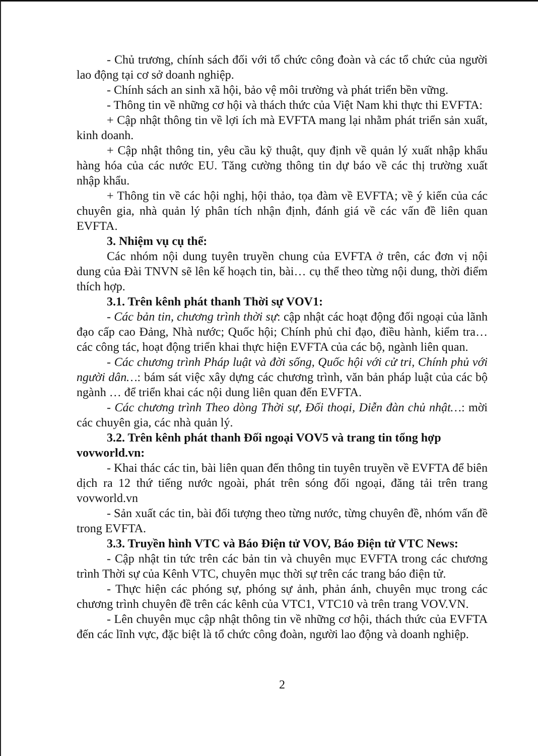- Chủ trương, chính sách đối với tổ chức công đoàn và các tổ chức của người lao động tại cơ sở doanh nghiệp.
- Chính sách an sinh xã hội, bảo vệ môi trường và phát triển bền vững.
- Thông tin về những cơ hội và thách thức của Việt Nam khi thực thi EVFTA:
+ Cập nhật thông tin về lợi ích mà EVFTA mang lại nhằm phát triển sản xuất, kinh doanh.
+ Cập nhật thông tin, yêu cầu kỹ thuật, quy định về quản lý xuất nhập khẩu hàng hóa của các nước EU. Tăng cường thông tin dự báo về các thị trường xuất nhập khẩu.
+ Thông tin về các hội nghị, hội thảo, tọa đàm về EVFTA; về ý kiến của các chuyên gia, nhà quản lý phân tích nhận định, đánh giá về các vấn đề liên quan EVFTA.
3. Nhiệm vụ cụ thể:
Các nhóm nội dung tuyên truyền chung của EVFTA ở trên, các đơn vị nội dung của Đài TNVN sẽ lên kế hoạch tin, bài… cụ thể theo từng nội dung, thời điểm thích hợp.
3.1. Trên kênh phát thanh Thời sự VOV1:
- Các bản tin, chương trình thời sự: cập nhật các hoạt động đối ngoại của lãnh đạo cấp cao Đảng, Nhà nước; Quốc hội; Chính phủ chỉ đạo, điều hành, kiểm tra… các công tác, hoạt động triển khai thực hiện EVFTA của các bộ, ngành liên quan.
- Các chương trình Pháp luật và đời sống, Quốc hội với cử tri, Chính phủ với người dân…: bám sát việc xây dựng các chương trình, văn bản pháp luật của các bộ ngành … để triển khai các nội dung liên quan đến EVFTA.
- Các chương trình Theo dòng Thời sự, Đối thoại, Diễn đàn chủ nhật…: mời các chuyên gia, các nhà quản lý.
3.2. Trên kênh phát thanh Đối ngoại VOV5 và trang tin tổng hợp vovworld.vn:
- Khai thác các tin, bài liên quan đến thông tin tuyên truyền về EVFTA để biên dịch ra 12 thứ tiếng nước ngoài, phát trên sóng đối ngoại, đăng tải trên trang vovworld.vn
- Sản xuất các tin, bài đối tượng theo từng nước, từng chuyên đề, nhóm vấn đề trong EVFTA.
3.3. Truyền hình VTC và Báo Điện tử VOV, Báo Điện tử VTC News:
- Cập nhật tin tức trên các bản tin và chuyên mục EVFTA trong các chương trình Thời sự của Kênh VTC, chuyên mục thời sự trên các trang báo điện tử.
- Thực hiện các phóng sự, phóng sự ảnh, phản ánh, chuyên mục trong các chương trình chuyên đề trên các kênh của VTC1, VTC10 và trên trang VOV.VN.
- Lên chuyên mục cập nhật thông tin về những cơ hội, thách thức của EVFTA đến các lĩnh vực, đặc biệt là tổ chức công đoàn, người lao động và doanh nghiệp.
2